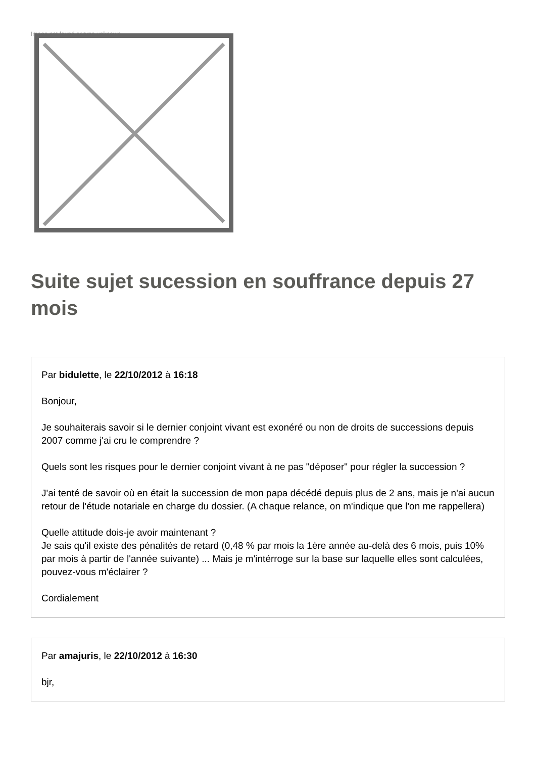Image not found or type unknown
Suite sujet sucession en souffrance depuis 27 mois
Par bidulette, le 22/10/2012 à 16:18
Bonjour,
Je souhaiterais savoir si le dernier conjoint vivant est exonéré ou non de droits de successions depuis 2007 comme j'ai cru le comprendre ?
Quels sont les risques pour le dernier conjoint vivant à ne pas "déposer" pour régler la succession ?
J'ai tenté de savoir où en était la succession de mon papa décédé depuis plus de 2 ans, mais je n'ai aucun retour de l'étude notariale en charge du dossier. (A chaque relance, on m'indique que l'on me rappellera)
Quelle attitude dois-je avoir maintenant ?
Je sais qu'il existe des pénalités de retard (0,48 % par mois la 1ère année au-delà des 6 mois, puis 10% par mois à partir de l'année suivante) ... Mais je m'intérroge sur la base sur laquelle elles sont calculées, pouvez-vous m'éclairer ?
Cordialement
Par amajuris, le 22/10/2012 à 16:30
bjr,